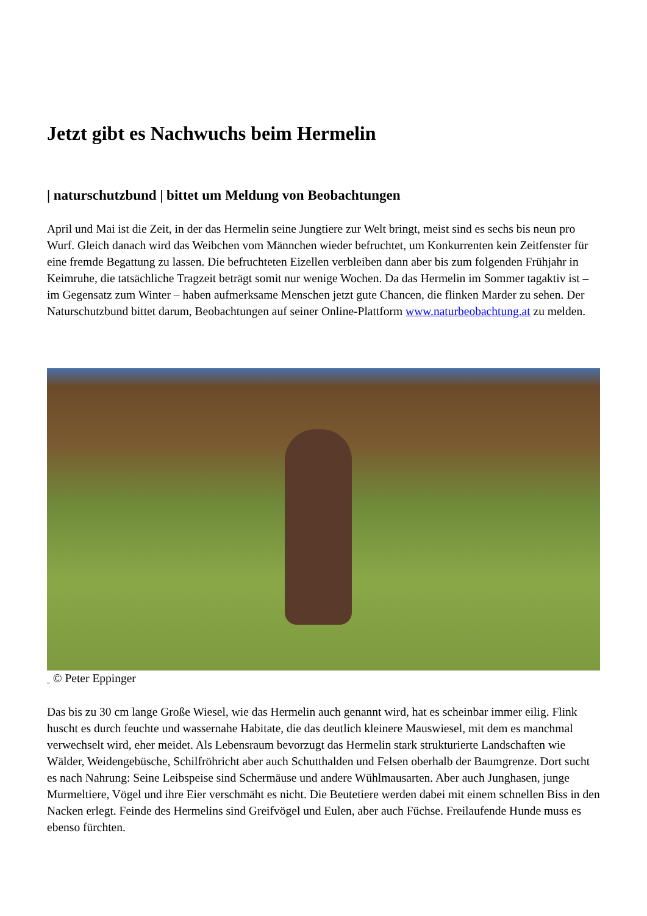Jetzt gibt es Nachwuchs beim Hermelin
| naturschutzbund | bittet um Meldung von Beobachtungen
April und Mai ist die Zeit, in der das Hermelin seine Jungtiere zur Welt bringt, meist sind es sechs bis neun pro Wurf. Gleich danach wird das Weibchen vom Männchen wieder befruchtet, um Konkurrenten kein Zeitfenster für eine fremde Begattung zu lassen. Die befruchteten Eizellen verbleiben dann aber bis zum folgenden Frühjahr in Keimruhe, die tatsächliche Tragzeit beträgt somit nur wenige Wochen. Da das Hermelin im Sommer tagaktiv ist – im Gegensatz zum Winter – haben aufmerksame Menschen jetzt gute Chancen, die flinken Marder zu sehen. Der Naturschutzbund bittet darum, Beobachtungen auf seiner Online-Plattform www.naturbeobachtung.at zu melden.
© Peter Eppinger
Das bis zu 30 cm lange Große Wiesel, wie das Hermelin auch genannt wird, hat es scheinbar immer eilig. Flink huscht es durch feuchte und wassernahe Habitate, die das deutlich kleinere Mauswiesel, mit dem es manchmal verwechselt wird, eher meidet. Als Lebensraum bevorzugt das Hermelin stark strukturierte Landschaften wie Wälder, Weidengebüsche, Schilfröhricht aber auch Schutthalden und Felsen oberhalb der Baumgrenze. Dort sucht es nach Nahrung: Seine Leibspeise sind Schermäuse und andere Wühlmausarten. Aber auch Junghasen, junge Murmeltiere, Vögel und ihre Eier verschmäht es nicht. Die Beutetiere werden dabei mit einem schnellen Biss in den Nacken erlegt. Feinde des Hermelins sind Greifvögel und Eulen, aber auch Füchse. Freilaufende Hunde muss es ebenso fürchten.